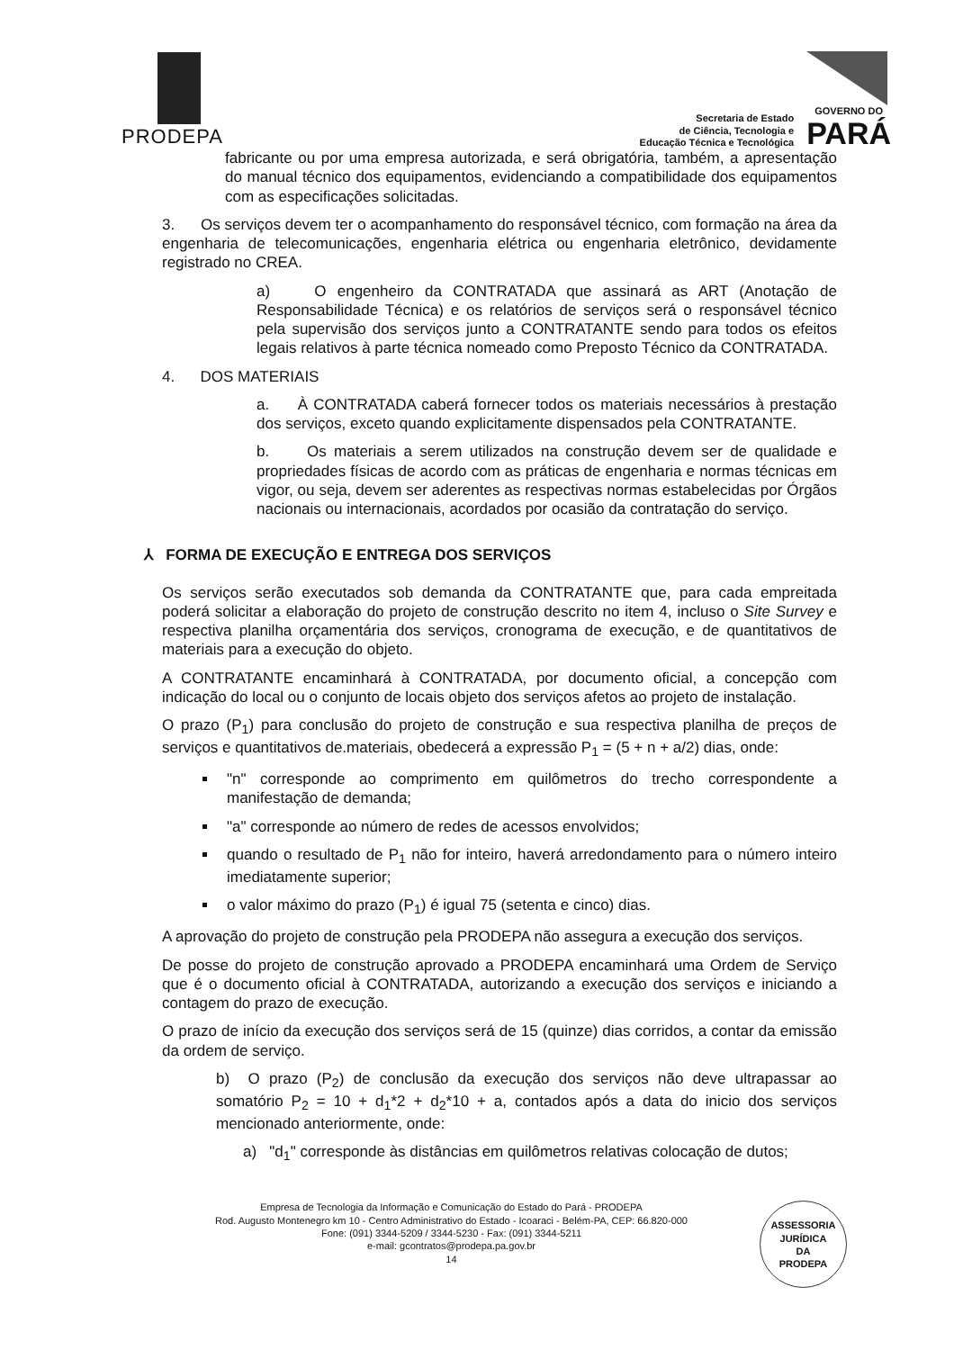PRODEPA
Secretaria de Estado
de Ciência, Tecnologia e
Educação Técnica e Tecnológica
GOVERNO DO
PARÁ
fabricante ou por uma empresa autorizada, e será obrigatória, também, a apresentação do manual técnico dos equipamentos, evidenciando a compatibilidade dos equipamentos com as especificações solicitadas.
3. Os serviços devem ter o acompanhamento do responsável técnico, com formação na área da engenharia de telecomunicações, engenharia elétrica ou engenharia eletrônico, devidamente registrado no CREA.
a) O engenheiro da CONTRATADA que assinará as ART (Anotação de Responsabilidade Técnica) e os relatórios de serviços será o responsável técnico pela supervisão dos serviços junto a CONTRATANTE sendo para todos os efeitos legais relativos à parte técnica nomeado como Preposto Técnico da CONTRATADA.
4. DOS MATERIAIS
a. À CONTRATADA caberá fornecer todos os materiais necessários à prestação dos serviços, exceto quando explicitamente dispensados pela CONTRATANTE.
b. Os materiais a serem utilizados na construção devem ser de qualidade e propriedades físicas de acordo com as práticas de engenharia e normas técnicas em vigor, ou seja, devem ser aderentes as respectivas normas estabelecidas por Órgãos nacionais ou internacionais, acordados por ocasião da contratação do serviço.
⅄ FORMA DE EXECUÇÃO E ENTREGA DOS SERVIÇOS
Os serviços serão executados sob demanda da CONTRATANTE que, para cada empreitada poderá solicitar a elaboração do projeto de construção descrito no item 4, incluso o Site Survey e respectiva planilha orçamentária dos serviços, cronograma de execução, e de quantitativos de materiais para a execução do objeto.
A CONTRATANTE encaminhará à CONTRATADA, por documento oficial, a concepção com indicação do local ou o conjunto de locais objeto dos serviços afetos ao projeto de instalação.
O prazo (P<sub>1</sub>) para conclusão do projeto de construção e sua respectiva planilha de preços de serviços e quantitativos de.materiais, obedecerá a expressão P<sub>1</sub> = (5 + n + a/2) dias, onde:
"n" corresponde ao comprimento em quilômetros do trecho correspondente a manifestação de demanda;
"a" corresponde ao número de redes de acessos envolvidos;
quando o resultado de P<sub>1</sub> não for inteiro, haverá arredondamento para o número inteiro imediatamente superior;
o valor máximo do prazo (P<sub>1</sub>) é igual 75 (setenta e cinco) dias.
A aprovação do projeto de construção pela PRODEPA não assegura a execução dos serviços.
De posse do projeto de construção aprovado a PRODEPA encaminhará uma Ordem de Serviço que é o documento oficial à CONTRATADA, autorizando a execução dos serviços e iniciando a contagem do prazo de execução.
O prazo de início da execução dos serviços será de 15 (quinze) dias corridos, a contar da emissão da ordem de serviço.
b) O prazo (P<sub>2</sub>) de conclusão da execução dos serviços não deve ultrapassar ao somatório P<sub>2</sub> = 10 + d<sub>1</sub>*2 + d<sub>2</sub>*10 + a, contados após a data do inicio dos serviços mencionado anteriormente, onde:
a) "d<sub>1</sub>" corresponde às distâncias em quilômetros relativas colocação de dutos;
Empresa de Tecnologia da Informação e Comunicação do Estado do Pará - PRODEPA
Rod. Augusto Montenegro km 10 - Centro Administrativo do Estado - Icoaraci - Belém-PA, CEP: 66.820-000
Fone: (091) 3344-5209 / 3344-5230 - Fax: (091) 3344-5211
e-mail: gcontratos@prodepa.pa.gov.br
14
ASSESSORIA
JURÍDICA
DA
PRODEPA